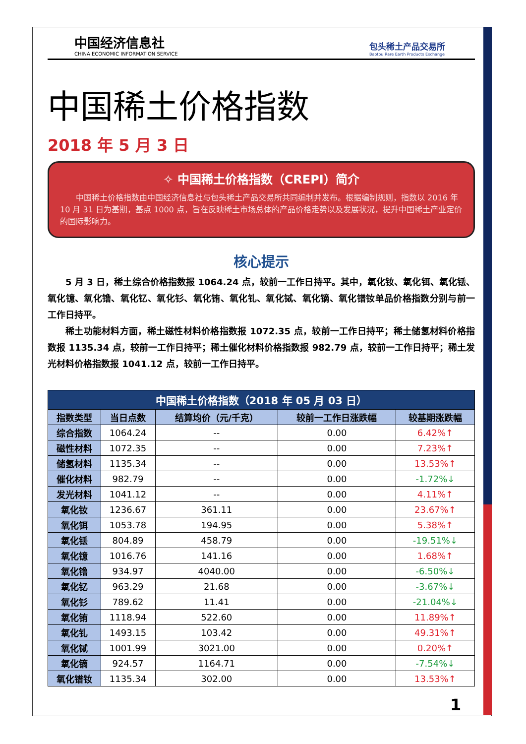中国经济信息社
CHINA ECONOMIC INFORMATION SERVICE
包头稀土产品交易所
Baotou Rare Earth Products Exchange
中国稀土价格指数
2018 年 5 月 3 日
✧ 中国稀土价格指数（CREPI）简介
中国稀土价格指数由中国经济信息社与包头稀土产品交易所共同编制并发布。根据编制规则，指数以 2016 年 10 月 31 日为基期，基点 1000 点，旨在反映稀土市场总体的产品价格走势以及发展状况，提升中国稀土产业定价的国际影响力。
核心提示
5 月 3 日，稀土综合价格指数报 1064.24 点，较前一工作日持平。其中，氧化钕、氧化铒、氧化铥、氧化镱、氧化镥、氧化钇、氧化钐、氧化铕、氧化钆、氧化铽、氧化镝、氧化镨钕单品价格指数分别与前一工作日持平。
稀土功能材料方面，稀土磁性材料价格指数报 1072.35 点，较前一工作日持平；稀土储氢材料价格指数报 1135.34 点，较前一工作日持平；稀土催化材料价格指数报 982.79 点，较前一工作日持平；稀土发光材料价格指数报 1041.12 点，较前一工作日持平。
| 中国稀土价格指数（2018 年 05 月 03 日） | | | | |
| 指数类型 | 当日点数 | 结算均价（元/千克） | 较前一工作日涨跌幅 | 较基期涨跌幅 |
| 综合指数 | 1064.24 | -- | 0.00 | 6.42%↑ |
| 磁性材料 | 1072.35 | -- | 0.00 | 7.23%↑ |
| 储氢材料 | 1135.34 | -- | 0.00 | 13.53%↑ |
| 催化材料 | 982.79 | -- | 0.00 | -1.72%↓ |
| 发光材料 | 1041.12 | -- | 0.00 | 4.11%↑ |
| 氧化钕 | 1236.67 | 361.11 | 0.00 | 23.67%↑ |
| 氧化铒 | 1053.78 | 194.95 | 0.00 | 5.38%↑ |
| 氧化铥 | 804.89 | 458.79 | 0.00 | -19.51%↓ |
| 氧化镱 | 1016.76 | 141.16 | 0.00 | 1.68%↑ |
| 氧化镥 | 934.97 | 4040.00 | 0.00 | -6.50%↓ |
| 氧化钇 | 963.29 | 21.68 | 0.00 | -3.67%↓ |
| 氧化钐 | 789.62 | 11.41 | 0.00 | -21.04%↓ |
| 氧化铕 | 1118.94 | 522.60 | 0.00 | 11.89%↑ |
| 氧化钆 | 1493.15 | 103.42 | 0.00 | 49.31%↑ |
| 氧化铽 | 1001.99 | 3021.00 | 0.00 | 0.20%↑ |
| 氧化镝 | 924.57 | 1164.71 | 0.00 | -7.54%↓ |
| 氧化镨钕 | 1135.34 | 302.00 | 0.00 | 13.53%↑ |
1